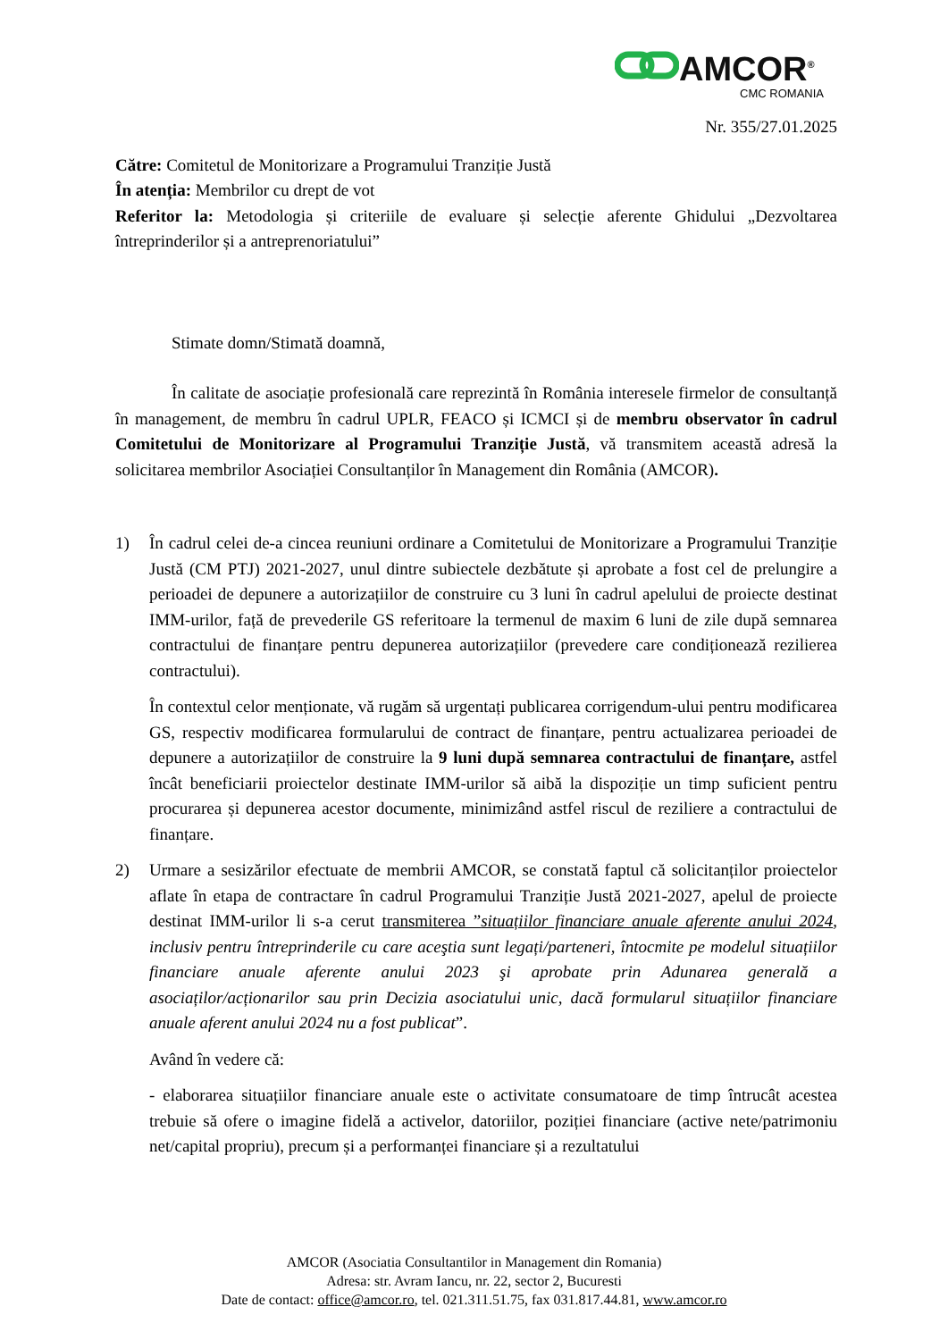AMCOR<sup>®</sup>
CMC ROMANIA
Nr. 355/27.01.2025
Către: Comitetul de Monitorizare a Programului Tranziție Justă
În atenția: Membrilor cu drept de vot
Referitor la: Metodologia și criteriile de evaluare și selecție aferente Ghidului „Dezvoltarea întreprinderilor și a antreprenoriatului”
Stimate domn/Stimată doamnă,
În calitate de asociație profesională care reprezintă în România interesele firmelor de consultanță în management, de membru în cadrul UPLR, FEACO și ICMCI și de membru observator în cadrul Comitetului de Monitorizare al Programului Tranziție Justă, vă transmitem această adresă la solicitarea membrilor Asociației Consultanților în Management din România (AMCOR).
1) În cadrul celei de-a cincea reuniuni ordinare a Comitetului de Monitorizare a Programului Tranziție Justă (CM PTJ) 2021-2027, unul dintre subiectele dezbătute și aprobate a fost cel de prelungire a perioadei de depunere a autorizațiilor de construire cu 3 luni în cadrul apelului de proiecte destinat IMM-urilor, față de prevederile GS referitoare la termenul de maxim 6 luni de zile după semnarea contractului de finanțare pentru depunerea autorizațiilor (prevedere care condiționează rezilierea contractului).
În contextul celor menționate, vă rugăm să urgentați publicarea corrigendum-ului pentru modificarea GS, respectiv modificarea formularului de contract de finanțare, pentru actualizarea perioadei de depunere a autorizațiilor de construire la 9 luni după semnarea contractului de finanțare, astfel încât beneficiarii proiectelor destinate IMM-urilor să aibă la dispoziție un timp suficient pentru procurarea și depunerea acestor documente, minimizând astfel riscul de reziliere a contractului de finanțare.
2) Urmare a sesizărilor efectuate de membrii AMCOR, se constată faptul că solicitanților proiectelor aflate în etapa de contractare în cadrul Programului Tranziție Justă 2021-2027, apelul de proiecte destinat IMM-urilor li s-a cerut transmiterea ”situațiilor financiare anuale aferente anului 2024, inclusiv pentru întreprinderile cu care aceştia sunt legați/parteneri, întocmite pe modelul situațiilor financiare anuale aferente anului 2023 şi aprobate prin Adunarea generală a asociaților/acționarilor sau prin Decizia asociatului unic, dacă formularul situațiilor financiare anuale aferent anului 2024 nu a fost publicat”.
Având în vedere că:
- elaborarea situațiilor financiare anuale este o activitate consumatoare de timp întrucât acestea trebuie să ofere o imagine fidelă a activelor, datoriilor, poziției financiare (active nete/patrimoniu net/capital propriu), precum și a performanței financiare și a rezultatului
AMCOR (Asociatia Consultantilor in Management din Romania)
Adresa: str. Avram Iancu, nr. 22, sector 2, Bucuresti
Date de contact: office@amcor.ro, tel. 021.311.51.75, fax 031.817.44.81, www.amcor.ro